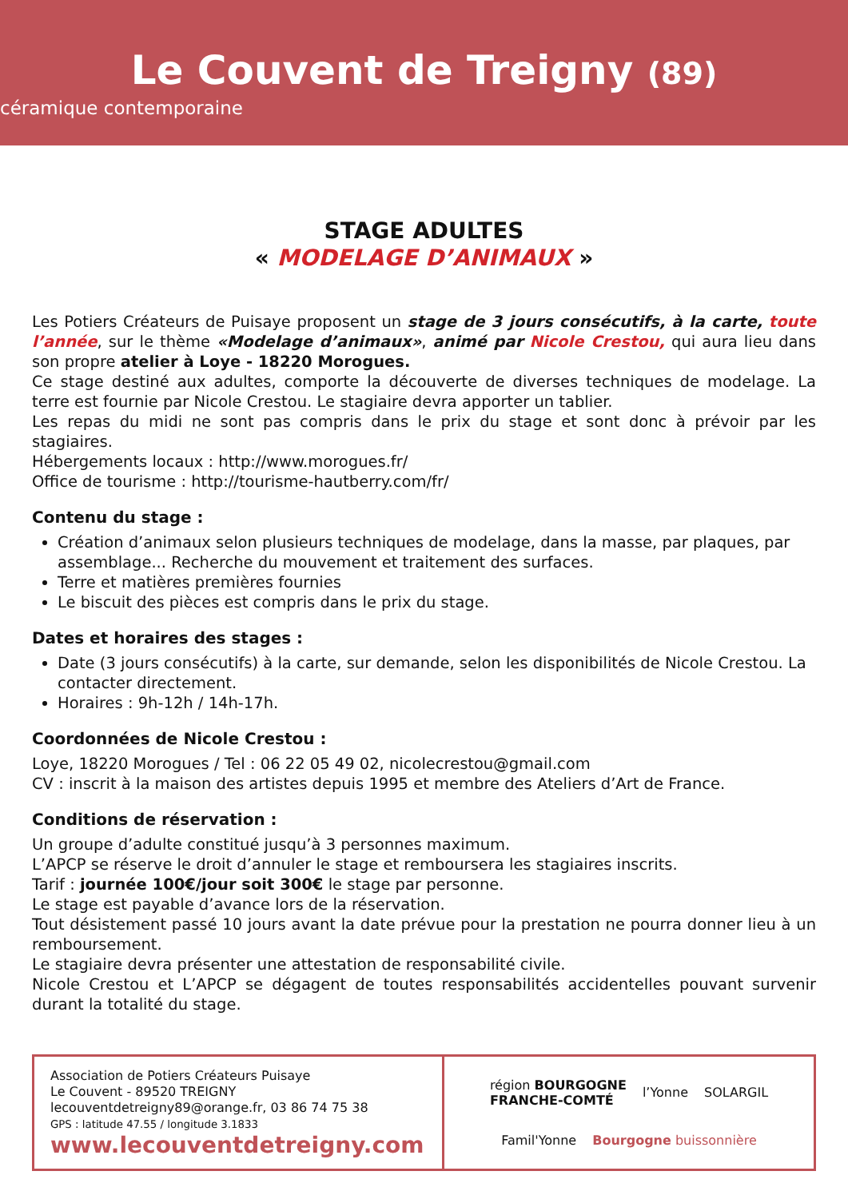Le Couvent de Treigny (89)
céramique contemporaine
STAGE ADULTES
« MODELAGE D’ANIMAUX »
Les Potiers Créateurs de Puisaye proposent un stage de 3 jours consécutifs, à la carte, toute l’année, sur le thème «Modelage d’animaux», animé par Nicole Crestou, qui aura lieu dans son propre atelier à Loye - 18220 Morogues.
Ce stage destiné aux adultes, comporte la découverte de diverses techniques de modelage. La terre est fournie par Nicole Crestou. Le stagiaire devra apporter un tablier.
Les repas du midi ne sont pas compris dans le prix du stage et sont donc à prévoir par les stagiaires.
Hébergements locaux : http://www.morogues.fr/
Office de tourisme : http://tourisme-hautberry.com/fr/
Contenu du stage :
Création d’animaux selon plusieurs techniques de modelage, dans la masse, par plaques, par assemblage... Recherche du mouvement et traitement des surfaces.
Terre et matières premières fournies
Le biscuit des pièces est compris dans le prix du stage.
Dates et horaires des stages :
Date (3 jours consécutifs) à la carte, sur demande, selon les disponibilités de Nicole Crestou. La contacter directement.
Horaires : 9h-12h / 14h-17h.
Coordonnées de Nicole Crestou :
Loye, 18220 Morogues / Tel : 06 22 05 49 02, nicolecrestou@gmail.com
CV : inscrit à la maison des artistes depuis 1995 et membre des Ateliers d’Art de France.
Conditions de réservation :
Un groupe d’adulte constitué jusqu’à 3 personnes maximum.
L’APCP se réserve le droit d’annuler le stage et remboursera les stagiaires inscrits.
Tarif : journée 100€/jour soit 300€ le stage par personne.
Le stage est payable d’avance lors de la réservation.
Tout désistement passé 10 jours avant la date prévue pour la prestation ne pourra donner lieu à un remboursement.
Le stagiaire devra présenter une attestation de responsabilité civile.
Nicole Crestou et L’APCP se dégagent de toutes responsabilités accidentelles pouvant survenir durant la totalité du stage.
Association de Potiers Créateurs Puisaye
Le Couvent - 89520 TREIGNY
lecouventdetreigny89@orange.fr, 03 86 74 75 38
GPS : latitude 47.55 / longitude 3.1833
www.lecouventdetreigny.com
région BOURGOGNE
FRANCHE-COMTÉ l’Yonne SOLARGIL Famil'Yonne Bourgogne buissonnière